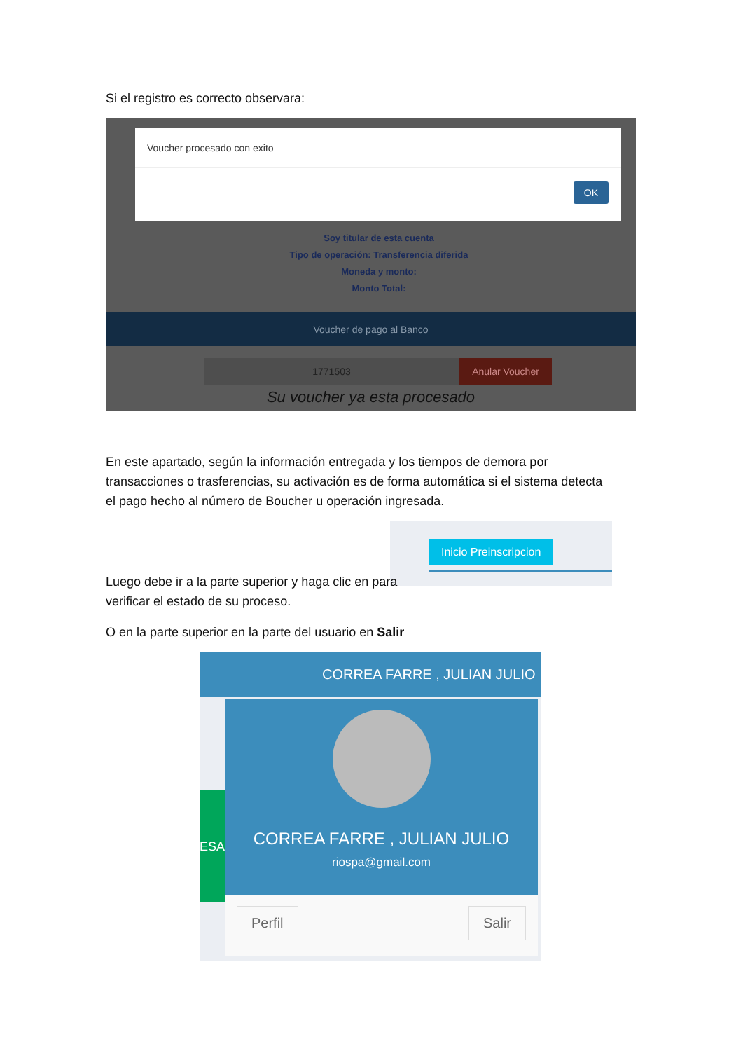Si el registro es correcto observara:
Soy titular de esta cuenta
Tipo de operación: Transferencia diferida
Moneda y monto:
Monto Total:
Voucher procesado con exito
OK
Voucher de pago al Banco
1771503 Anular Voucher
Su voucher ya esta procesado
En este apartado, según la información entregada y los tiempos de demora por transacciones o trasferencias, su activación es de forma automática si el sistema detecta el pago hecho al número de Boucher u operación ingresada.
Inicio Preinscripcion
Luego debe ir a la parte superior y haga clic en para verificar el estado de su proceso.
O en la parte superior en la parte del usuario en Salir
CORREA FARRE , JULIAN JULIO
ESA
CORREA FARRE , JULIAN JULIO
riospa@gmail.com
Perfil Salir